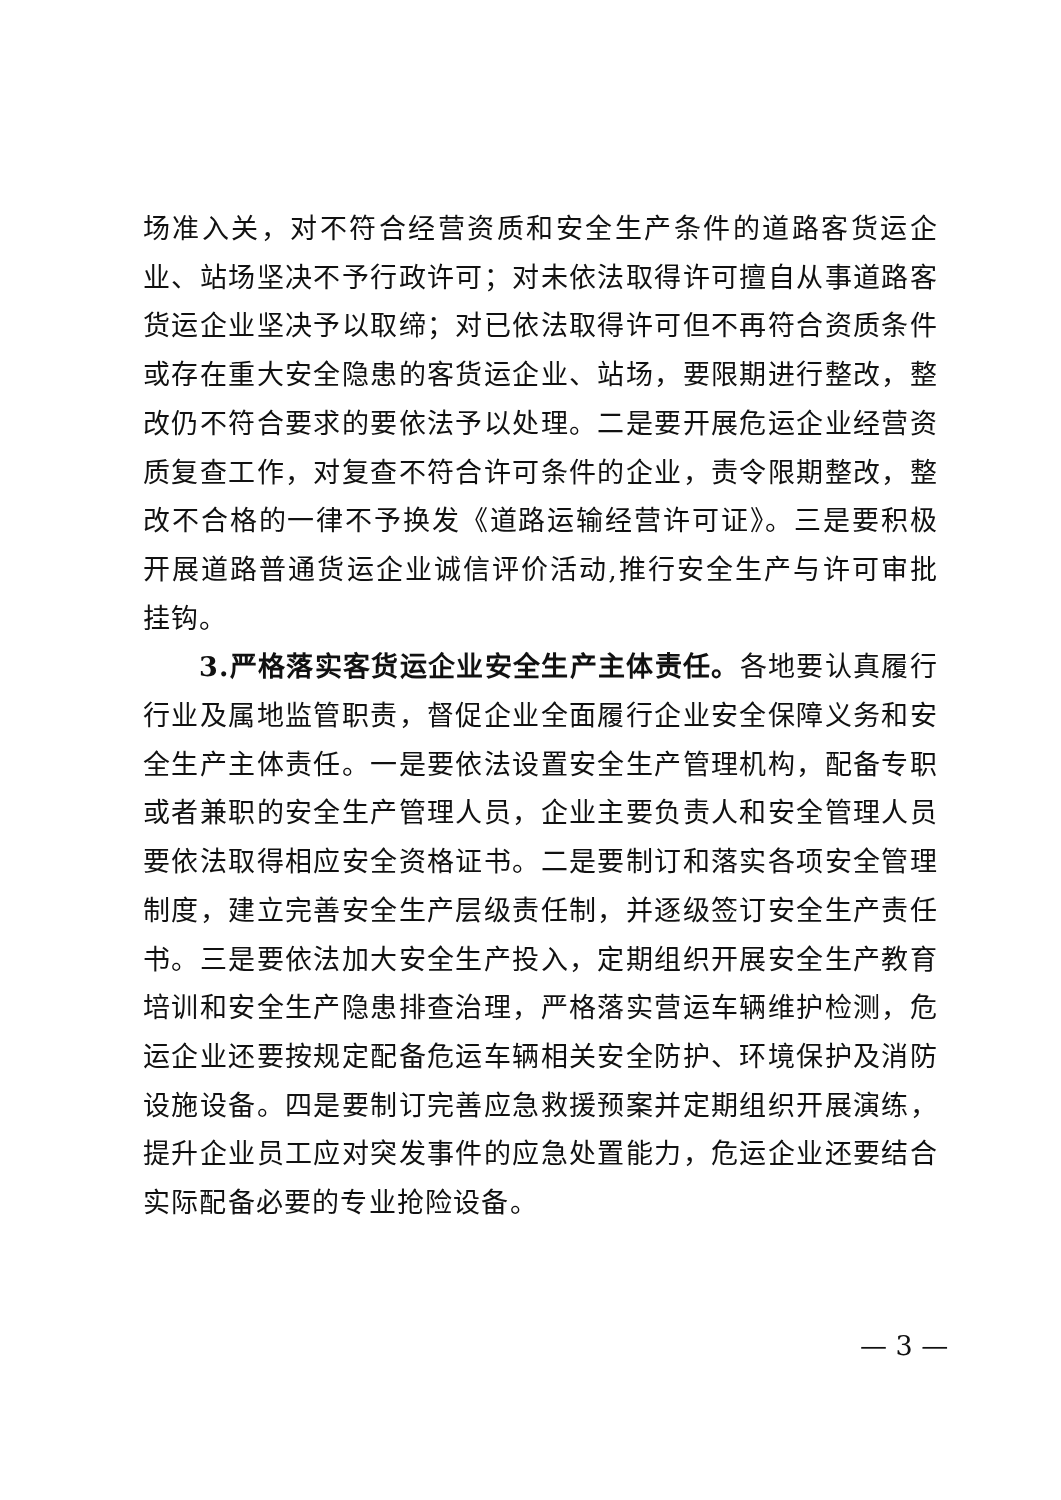场准入关，对不符合经营资质和安全生产条件的道路客货运企业、站场坚决不予行政许可；对未依法取得许可擅自从事道路客货运企业坚决予以取缔；对已依法取得许可但不再符合资质条件或存在重大安全隐患的客货运企业、站场，要限期进行整改，整改仍不符合要求的要依法予以处理。二是要开展危运企业经营资质复查工作，对复查不符合许可条件的企业，责令限期整改，整改不合格的一律不予换发《道路运输经营许可证》。三是要积极开展道路普通货运企业诚信评价活动,推行安全生产与许可审批挂钩。
3.严格落实客货运企业安全生产主体责任。各地要认真履行行业及属地监管职责，督促企业全面履行企业安全保障义务和安全生产主体责任。一是要依法设置安全生产管理机构，配备专职或者兼职的安全生产管理人员，企业主要负责人和安全管理人员要依法取得相应安全资格证书。二是要制订和落实各项安全管理制度，建立完善安全生产层级责任制，并逐级签订安全生产责任书。三是要依法加大安全生产投入，定期组织开展安全生产教育培训和安全生产隐患排查治理，严格落实营运车辆维护检测，危运企业还要按规定配备危运车辆相关安全防护、环境保护及消防设施设备。四是要制订完善应急救援预案并定期组织开展演练，提升企业员工应对突发事件的应急处置能力，危运企业还要结合实际配备必要的专业抢险设备。
— 3 —